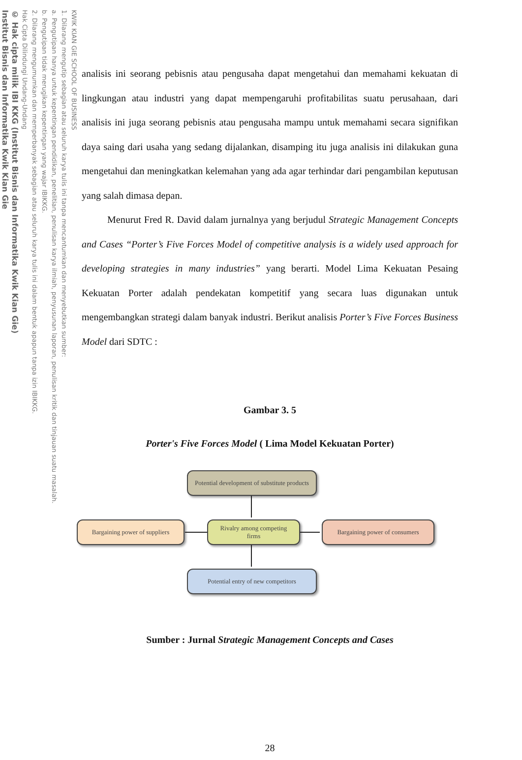KWIK KIAN GIE SCHOOL OF BUSINESS
1. Dilarang mengutip sebagian atau seluruh karya tulis ini tanpa mencantumkan dan menyebutkan sumber:
a. Pengutipan hanya untuk kepentingan pendidikan, penelitian, penulisan karya ilmiah, penyusunan laporan, penulisan kritik dan tinjauan suatu masalah.
b. Pengutipan tidak merugikan kepentingan yang wajar IBIKKG.
2. Dilarang mengumumkan dan memperbanyak sebagian atau seluruh karya tulis ini dalam bentuk apapun tanpa izin IBIKKG.
Hak Cipta Dilindungi Undang-Undang
© Hak cipta milik IBI KKG (Institut Bisnis dan Informatika Kwik Kian Gie)
Institut Bisnis dan Informatika Kwik Kian Gie
analisis ini seorang pebisnis atau pengusaha dapat mengetahui dan memahami kekuatan di lingkungan atau industri yang dapat mempengaruhi profitabilitas suatu perusahaan, dari analisis ini juga seorang pebisnis atau pengusaha mampu untuk memahami secara signifikan daya saing dari usaha yang sedang dijalankan, disamping itu juga analisis ini dilakukan guna mengetahui dan meningkatkan kelemahan yang ada agar terhindar dari pengambilan keputusan yang salah dimasa depan.
Menurut Fred R. David dalam jurnalnya yang berjudul Strategic Management Concepts and Cases “Porter’s Five Forces Model of competitive analysis is a widely used approach for developing strategies in many industries” yang berarti. Model Lima Kekuatan Pesaing Kekuatan Porter adalah pendekatan kompetitif yang secara luas digunakan untuk mengembangkan strategi dalam banyak industri. Berikut analisis Porter’s Five Forces Business Model dari SDTC :
Gambar 3. 5
Porter's Five Forces Model ( Lima Model Kekuatan Porter)
Potential development of substitute products
Bargaining power of suppliers
Rivalry among competing
firms
Bargaining power of consumers
Potential entry of new competitors
Sumber : Jurnal Strategic Management Concepts and Cases
28